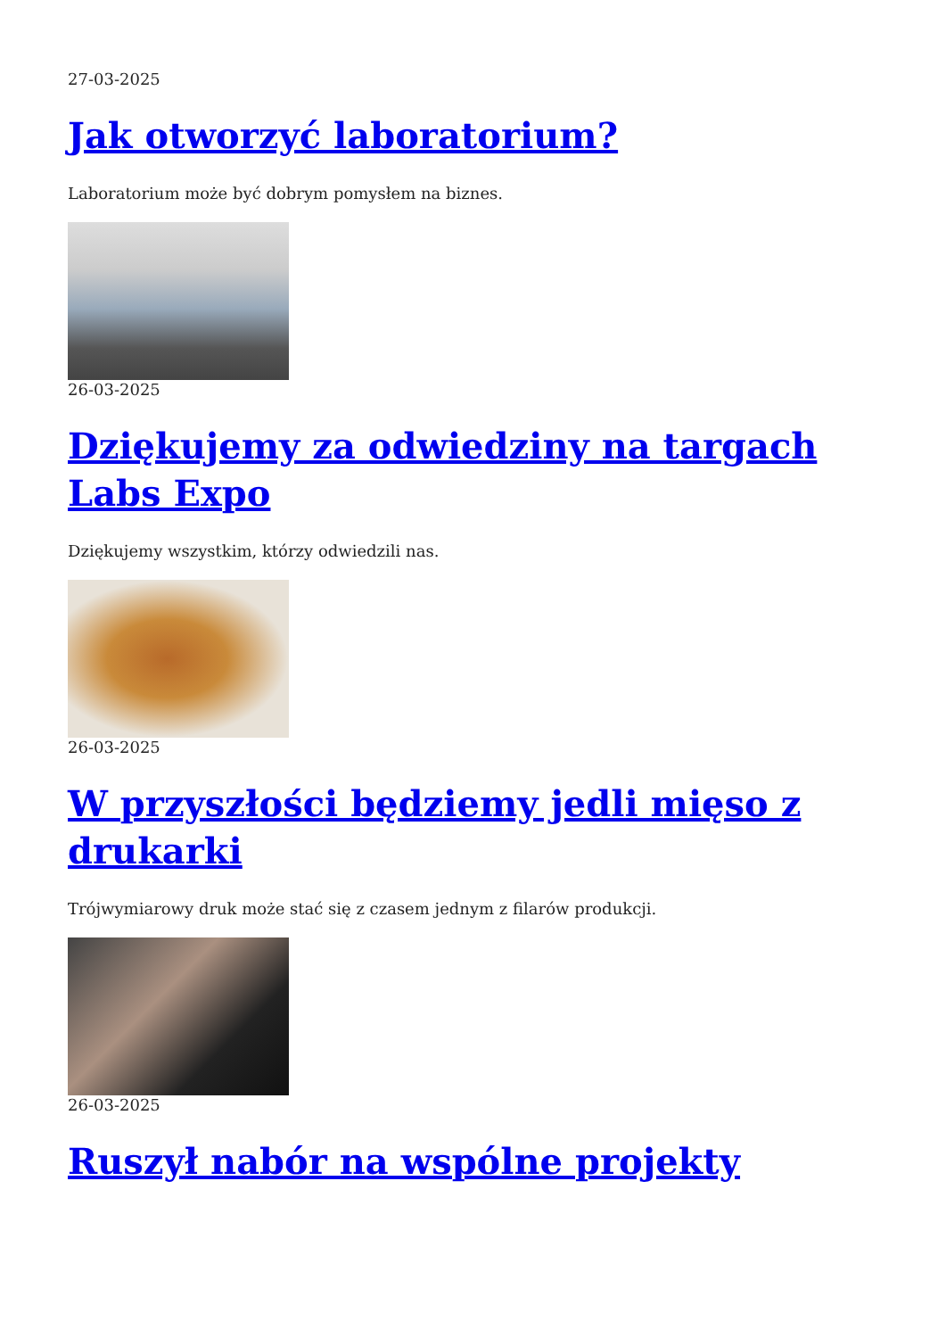27-03-2025
Jak otworzyć laboratorium?
Laboratorium może być dobrym pomysłem na biznes.
26-03-2025
Dziękujemy za odwiedziny na targach Labs Expo
Dziękujemy wszystkim, którzy odwiedzili nas.
26-03-2025
W przyszłości będziemy jedli mięso z drukarki
Trójwymiarowy druk może stać się z czasem jednym z filarów produkcji.
26-03-2025
Ruszył nabór na wspólne projekty